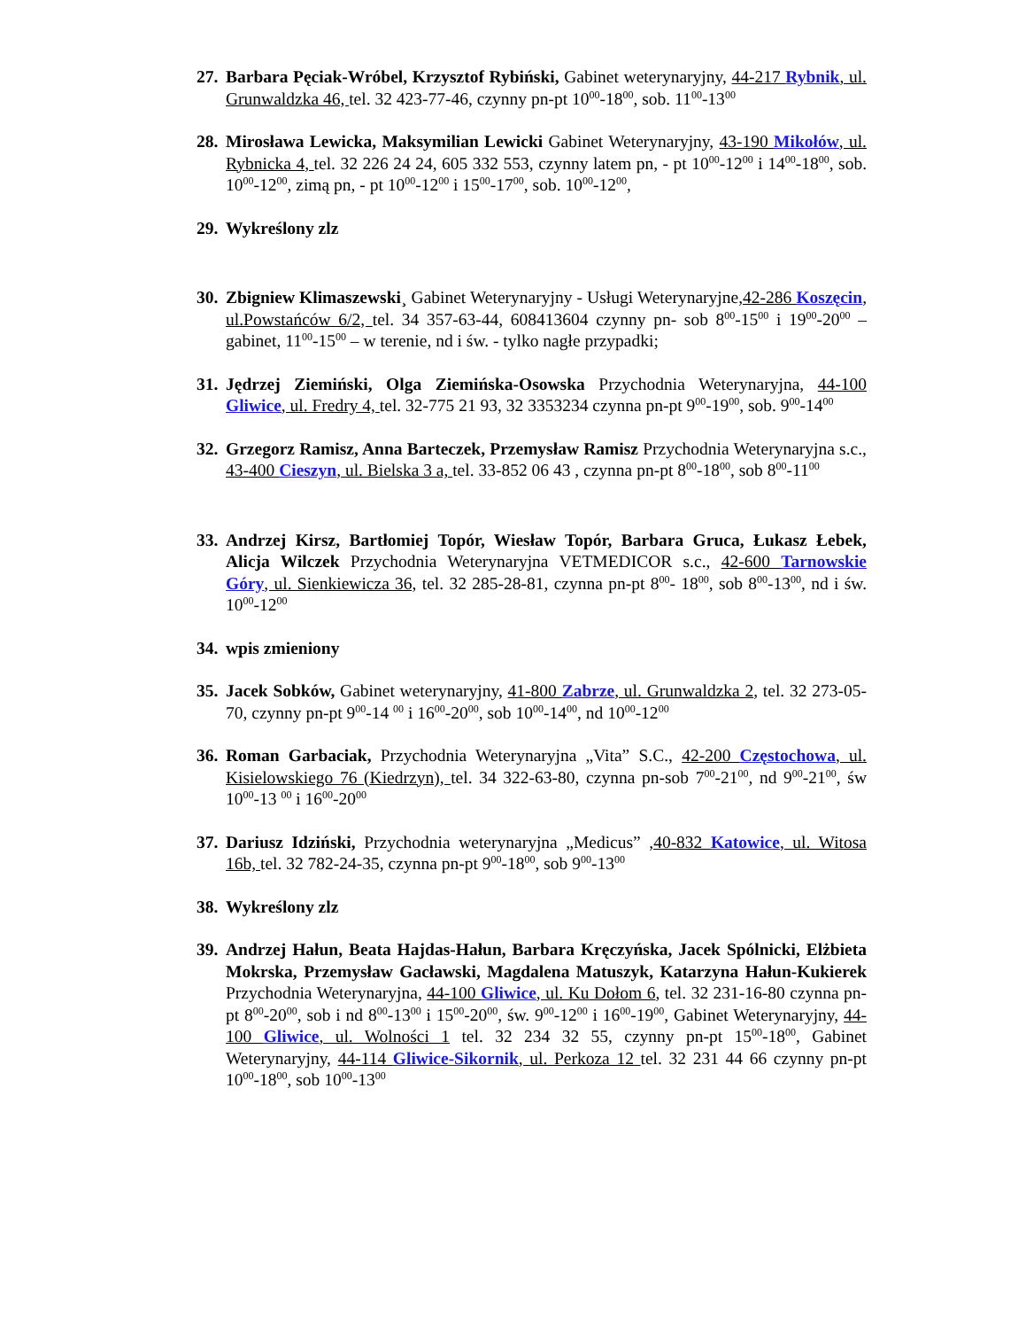27.
Barbara Pęciak-Wróbel, Krzysztof Rybiński, Gabinet weterynaryjny, 44-217 Rybnik, ul. Grunwaldzka 46, tel. 32 423-77-46, czynny pn-pt 10<sup>00</sup>-18<sup>00</sup>, sob. 11<sup>00</sup>-13<sup>00</sup>
28.
Mirosława Lewicka, Maksymilian Lewicki Gabinet Weterynaryjny, 43-190 Mikołów, ul. Rybnicka 4, tel. 32 226 24 24, 605 332 553, czynny latem pn, - pt 10<sup>00</sup>-12<sup>00</sup> i 14<sup>00</sup>-18<sup>00</sup>, sob. 10<sup>00</sup>-12<sup>00</sup>, zimą pn, - pt 10<sup>00</sup>-12<sup>00</sup> i 15<sup>00</sup>-17<sup>00</sup>, sob. 10<sup>00</sup>-12<sup>00</sup>,
29.
Wykreślony zlz
30.
Zbigniew Klimaszewski¸ Gabinet Weterynaryjny - Usługi Weterynaryjne,42-286 Koszęcin, ul.Powstańców 6/2, tel. 34 357-63-44, 608413604 czynny pn- sob 8<sup>00</sup>-15<sup>00</sup> i 19<sup>00</sup>-20<sup>00</sup> – gabinet, 11<sup>00</sup>-15<sup>00</sup> – w terenie, nd i św. - tylko nagłe przypadki;
31.
Jędrzej Ziemiński, Olga Ziemińska-Osowska Przychodnia Weterynaryjna, 44-100 Gliwice, ul. Fredry 4, tel. 32-775 21 93, 32 3353234 czynna pn-pt 9<sup>00</sup>-19<sup>00</sup>, sob. 9<sup>00</sup>-14<sup>00</sup>
32.
Grzegorz Ramisz, Anna Barteczek, Przemysław Ramisz Przychodnia Weterynaryjna s.c., 43-400 Cieszyn, ul. Bielska 3 a, tel. 33-852 06 43 , czynna pn-pt 8<sup>00</sup>-18<sup>00</sup>, sob 8<sup>00</sup>-11<sup>00</sup>
33.
Andrzej Kirsz, Bartłomiej Topór, Wiesław Topór, Barbara Gruca, Łukasz Łebek, Alicja Wilczek Przychodnia Weterynaryjna VETMEDICOR s.c., 42-600 Tarnowskie Góry, ul. Sienkiewicza 36, tel. 32 285-28-81, czynna pn-pt 8<sup>00</sup>- 18<sup>00</sup>, sob 8<sup>00</sup>-13<sup>00</sup>, nd i św. 10<sup>00</sup>-12<sup>00</sup>
34.
wpis zmieniony
35.
Jacek Sobków, Gabinet weterynaryjny, 41-800 Zabrze, ul. Grunwaldzka 2, tel. 32 273-05-70, czynny pn-pt 9<sup>00</sup>-14 <sup>00</sup> i 16<sup>00</sup>-20<sup>00</sup>, sob 10<sup>00</sup>-14<sup>00</sup>, nd 10<sup>00</sup>-12<sup>00</sup>
36.
Roman Garbaciak, Przychodnia Weterynaryjna „Vita” S.C., 42-200 Częstochowa, ul. Kisielowskiego 76 (Kiedrzyn), tel. 34 322-63-80, czynna pn-sob 7<sup>00</sup>-21<sup>00</sup>, nd 9<sup>00</sup>-21<sup>00</sup>, św 10<sup>00</sup>-13 <sup>00</sup> i 16<sup>00</sup>-20<sup>00</sup>
37.
Dariusz Idziński, Przychodnia weterynaryjna „Medicus” ,40-832 Katowice, ul. Witosa 16b, tel. 32 782-24-35, czynna pn-pt 9<sup>00</sup>-18<sup>00</sup>, sob 9<sup>00</sup>-13<sup>00</sup>
38.
Wykreślony zlz
39.
Andrzej Hałun, Beata Hajdas-Hałun, Barbara Kręczyńska, Jacek Spólnicki, Elżbieta Mokrska, Przemysław Gacławski, Magdalena Matuszyk, Katarzyna Hałun-Kukierek Przychodnia Weterynaryjna, 44-100 Gliwice, ul. Ku Dołom 6, tel. 32 231-16-80 czynna pn-pt 8<sup>00</sup>-20<sup>00</sup>, sob i nd 8<sup>00</sup>-13<sup>00</sup> i 15<sup>00</sup>-20<sup>00</sup>, św. 9<sup>00</sup>-12<sup>00</sup> i 16<sup>00</sup>-19<sup>00</sup>, Gabinet Weterynaryjny, 44-100 Gliwice, ul. Wolności 1 tel. 32 234 32 55, czynny pn-pt 15<sup>00</sup>-18<sup>00</sup>, Gabinet Weterynaryjny, 44-114 Gliwice-Sikornik, ul. Perkoza 12 tel. 32 231 44 66 czynny pn-pt 10<sup>00</sup>-18<sup>00</sup>, sob 10<sup>00</sup>-13<sup>00</sup>